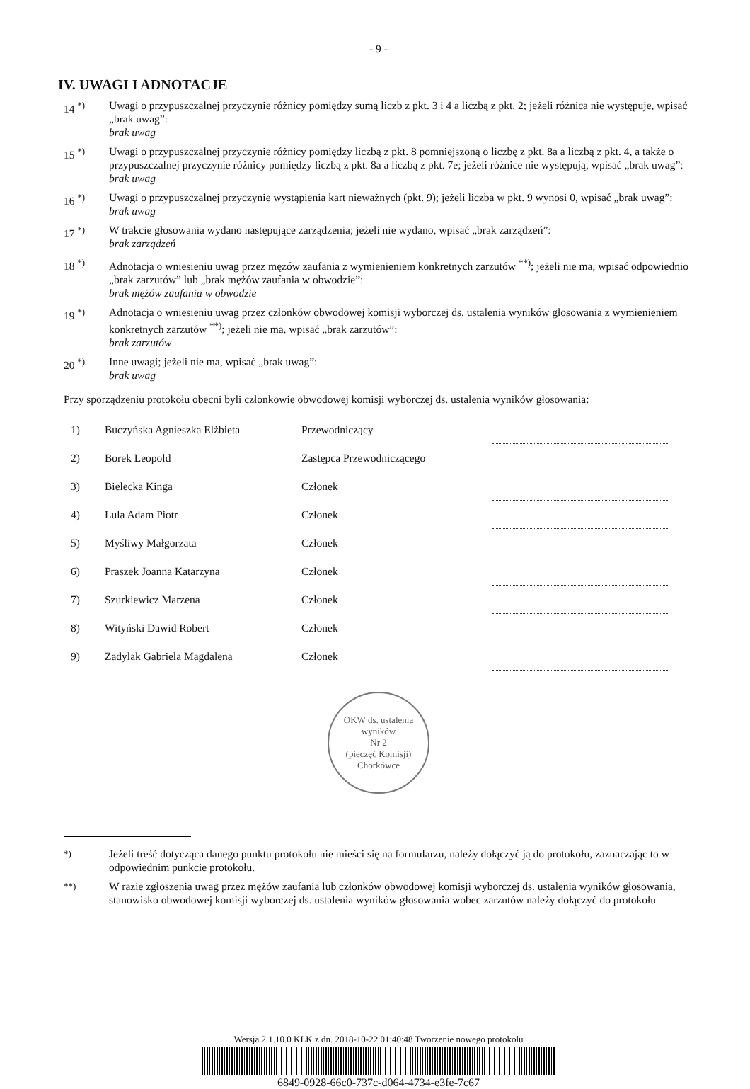- 9 -
IV. UWAGI I ADNOTACJE
14 <sup>*)</sup> Uwagi o przypuszczalnej przyczynie różnicy pomiędzy sumą liczb z pkt. 3 i 4 a liczbą z pkt. 2; jeżeli różnica nie występuje, wpisać „brak uwag”:
brak uwag
15 <sup>*)</sup> Uwagi o przypuszczalnej przyczynie różnicy pomiędzy liczbą z pkt. 8 pomniejszoną o liczbę z pkt. 8a a liczbą z pkt. 4, a także o przypuszczalnej przyczynie różnicy pomiędzy liczbą z pkt. 8a a liczbą z pkt. 7e; jeżeli różnice nie występują, wpisać „brak uwag”:
brak uwag
16 <sup>*)</sup> Uwagi o przypuszczalnej przyczynie wystąpienia kart nieważnych (pkt. 9); jeżeli liczba w pkt. 9 wynosi 0, wpisać „brak uwag”:
brak uwag
17 <sup>*)</sup> W trakcie głosowania wydano następujące zarządzenia; jeżeli nie wydano, wpisać „brak zarządzeń”:
brak zarządzeń
18 <sup>*)</sup> Adnotacja o wniesieniu uwag przez mężów zaufania z wymienieniem konkretnych zarzutów <sup>**)</sup>; jeżeli nie ma, wpisać odpowiednio „brak zarzutów” lub „brak mężów zaufania w obwodzie”:
brak mężów zaufania w obwodzie
19 <sup>*)</sup> Adnotacja o wniesieniu uwag przez członków obwodowej komisji wyborczej ds. ustalenia wyników głosowania z wymienieniem konkretnych zarzutów <sup>**)</sup>; jeżeli nie ma, wpisać „brak zarzutów”:
brak zarzutów
20 <sup>*)</sup> Inne uwagi; jeżeli nie ma, wpisać „brak uwag”:
brak uwag
Przy sporządzeniu protokołu obecni byli członkowie obwodowej komisji wyborczej ds. ustalenia wyników głosowania:
| 1) | Buczyńska Agnieszka Elżbieta | Przewodniczący | |
| 2) | Borek Leopold | Zastępca Przewodniczącego | |
| 3) | Bielecka Kinga | Członek | |
| 4) | Lula Adam Piotr | Członek | |
| 5) | Myśliwy Małgorzata | Członek | |
| 6) | Praszek Joanna Katarzyna | Członek | |
| 7) | Szurkiewicz Marzena | Członek | |
| 8) | Wityński Dawid Robert | Członek | |
| 9) | Zadylak Gabriela Magdalena | Członek | |
OKW ds. ustalenia wyników
Nr 2
(pieczęć Komisji)
Chorkówce
<sup>*)</sup> Jeżeli treść dotycząca danego punktu protokołu nie mieści się na formularzu, należy dołączyć ją do protokołu, zaznaczając to w odpowiednim punkcie protokołu.
<sup>**)</sup> W razie zgłoszenia uwag przez mężów zaufania lub członków obwodowej komisji wyborczej ds. ustalenia wyników głosowania, stanowisko obwodowej komisji wyborczej ds. ustalenia wyników głosowania wobec zarzutów należy dołączyć do protokołu
Wersja 2.1.10.0 KLK z dn. 2018-10-22 01:40:48 Tworzenie nowego protokołu
6849-0928-66c0-737c-d064-4734-e3fe-7c67